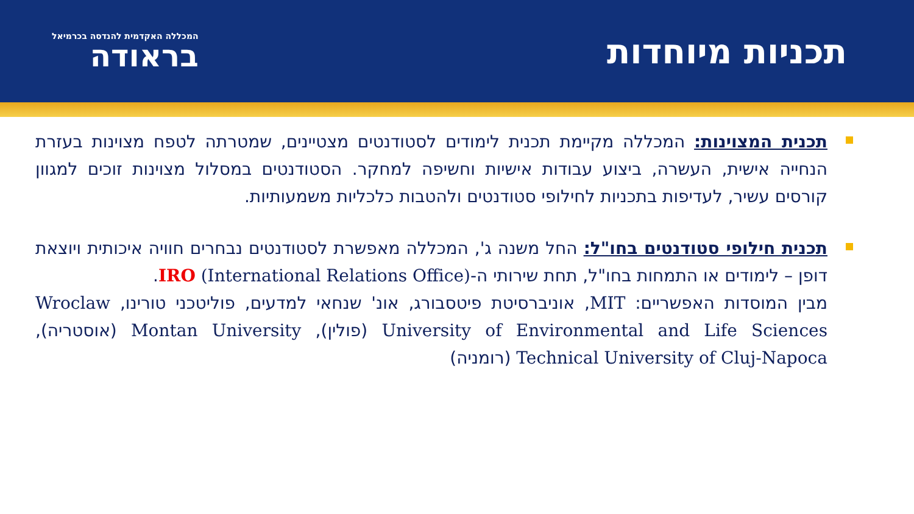תכניות מיוחדות
המכללה האקדמית להנדסה בכרמיאל
בראודה
תכנית המצוינות: המכללה מקיימת תכנית לימודים לסטודנטים מצטיינים, שמטרתה לטפח מצוינות בעזרת הנחייה אישית, העשרה, ביצוע עבודות אישיות וחשיפה למחקר. הסטודנטים במסלול מצוינות זוכים למגוון קורסים עשיר, לעדיפות בתכניות לחילופי סטודנטים ולהטבות כלכליות משמעותיות.
תכנית חילופי סטודנטים בחו"ל: החל משנה ג', המכללה מאפשרת לסטודנטים נבחרים חוויה איכותית ויוצאת דופן – לימודים או התמחות בחו"ל, תחת שירותי ה-IRO (International Relations Office).
מבין המוסדות האפשריים: MIT, אוניברסיטת פיטסבורג, אונ' שנחאי למדעים, פוליטכני טורינו, Wroclaw University of Environmental and Life Sciences (פולין), Montan University (אוסטריה), Technical University of Cluj-Napoca (רומניה)